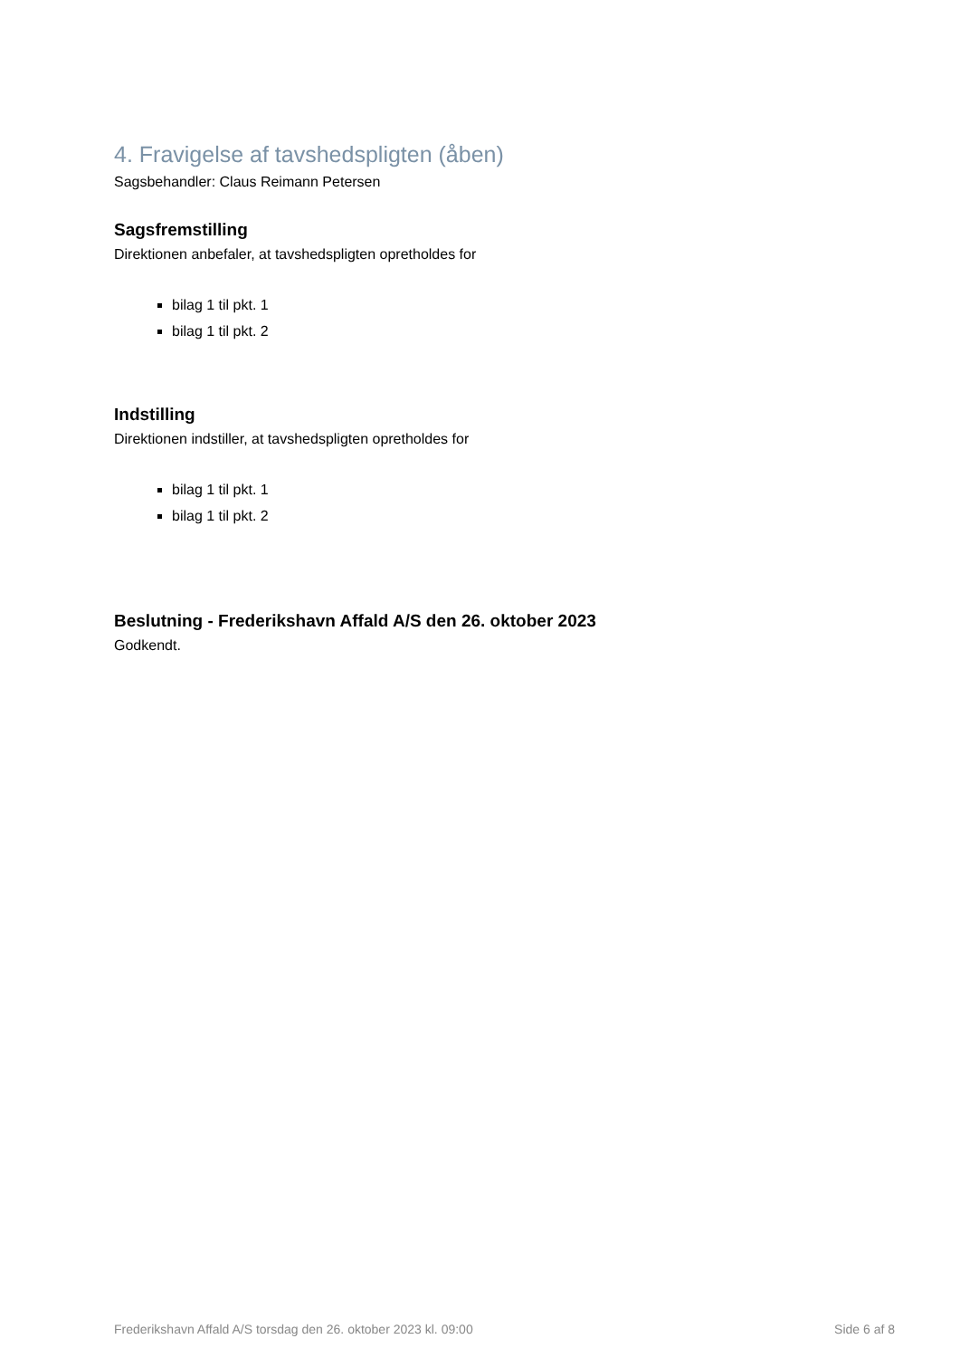4. Fravigelse af tavshedspligten (åben)
Sagsbehandler: Claus Reimann Petersen
Sagsfremstilling
Direktionen anbefaler, at tavshedspligten opretholdes for
bilag 1 til pkt. 1
bilag 1 til pkt. 2
Indstilling
Direktionen indstiller, at tavshedspligten opretholdes for
bilag 1 til pkt. 1
bilag 1 til pkt. 2
Beslutning - Frederikshavn Affald A/S den 26. oktober 2023
Godkendt.
Frederikshavn Affald A/S torsdag den 26. oktober 2023 kl. 09:00 Side 6 af 8